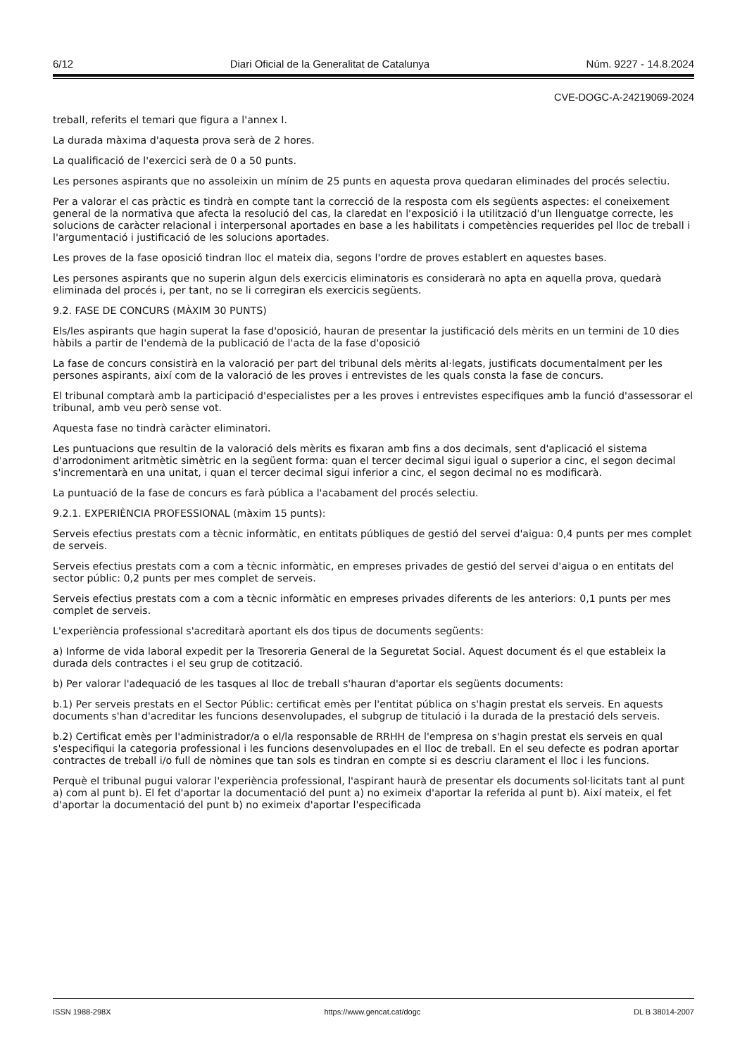6/12 Diari Oficial de la Generalitat de Catalunya Núm. 9227 - 14.8.2024
CVE-DOGC-A-24219069-2024
treball, referits el temari que figura a l'annex I.
La durada màxima d'aquesta prova serà de 2 hores.
La qualificació de l'exercici serà de 0 a 50 punts.
Les persones aspirants que no assoleixin un mínim de 25 punts en aquesta prova quedaran eliminades del procés selectiu.
Per a valorar el cas pràctic es tindrà en compte tant la correcció de la resposta com els següents aspectes: el coneixement general de la normativa que afecta la resolució del cas, la claredat en l'exposició i la utilització d'un llenguatge correcte, les solucions de caràcter relacional i interpersonal aportades en base a les habilitats i competències requerides pel lloc de treball i l'argumentació i justificació de les solucions aportades.
Les proves de la fase oposició tindran lloc el mateix dia, segons l'ordre de proves establert en aquestes bases.
Les persones aspirants que no superin algun dels exercicis eliminatoris es considerarà no apta en aquella prova, quedarà eliminada del procés i, per tant, no se li corregiran els exercicis següents.
9.2. FASE DE CONCURS (MÀXIM 30 PUNTS)
Els/les aspirants que hagin superat la fase d'oposició, hauran de presentar la justificació dels mèrits en un termini de 10 dies hàbils a partir de l'endemà de la publicació de l'acta de la fase d'oposició
La fase de concurs consistirà en la valoració per part del tribunal dels mèrits al·legats, justificats documentalment per les persones aspirants, així com de la valoració de les proves i entrevistes de les quals consta la fase de concurs.
El tribunal comptarà amb la participació d'especialistes per a les proves i entrevistes especifiques amb la funció d'assessorar el tribunal, amb veu però sense vot.
Aquesta fase no tindrà caràcter eliminatori.
Les puntuacions que resultin de la valoració dels mèrits es fixaran amb fins a dos decimals, sent d'aplicació el sistema d'arrodoniment aritmètic simètric en la següent forma: quan el tercer decimal sigui igual o superior a cinc, el segon decimal s'incrementarà en una unitat, i quan el tercer decimal sigui inferior a cinc, el segon decimal no es modificarà.
La puntuació de la fase de concurs es farà pública a l'acabament del procés selectiu.
9.2.1. EXPERIÈNCIA PROFESSIONAL (màxim 15 punts):
Serveis efectius prestats com a tècnic informàtic, en entitats públiques de gestió del servei d'aigua: 0,4 punts per mes complet de serveis.
Serveis efectius prestats com a com a tècnic informàtic, en empreses privades de gestió del servei d'aigua o en entitats del sector públic: 0,2 punts per mes complet de serveis.
Serveis efectius prestats com a com a tècnic informàtic en empreses privades diferents de les anteriors: 0,1 punts per mes complet de serveis.
L'experiència professional s'acreditarà aportant els dos tipus de documents següents:
a) Informe de vida laboral expedit per la Tresoreria General de la Seguretat Social. Aquest document és el que estableix la durada dels contractes i el seu grup de cotització.
b) Per valorar l'adequació de les tasques al lloc de treball s'hauran d'aportar els següents documents:
b.1) Per serveis prestats en el Sector Públic: certificat emès per l'entitat pública on s'hagin prestat els serveis. En aquests documents s'han d'acreditar les funcions desenvolupades, el subgrup de titulació i la durada de la prestació dels serveis.
b.2) Certificat emès per l'administrador/a o el/la responsable de RRHH de l'empresa on s'hagin prestat els serveis en qual s'especifiqui la categoria professional i les funcions desenvolupades en el lloc de treball. En el seu defecte es podran aportar contractes de treball i/o full de nòmines que tan sols es tindran en compte si es descriu clarament el lloc i les funcions.
Perquè el tribunal pugui valorar l'experiència professional, l'aspirant haurà de presentar els documents sol·licitats tant al punt a) com al punt b). El fet d'aportar la documentació del punt a) no eximeix d'aportar la referida al punt b). Així mateix, el fet d'aportar la documentació del punt b) no eximeix d'aportar l'especificada
ISSN 1988-298X https://www.gencat.cat/dogc DL B 38014-2007